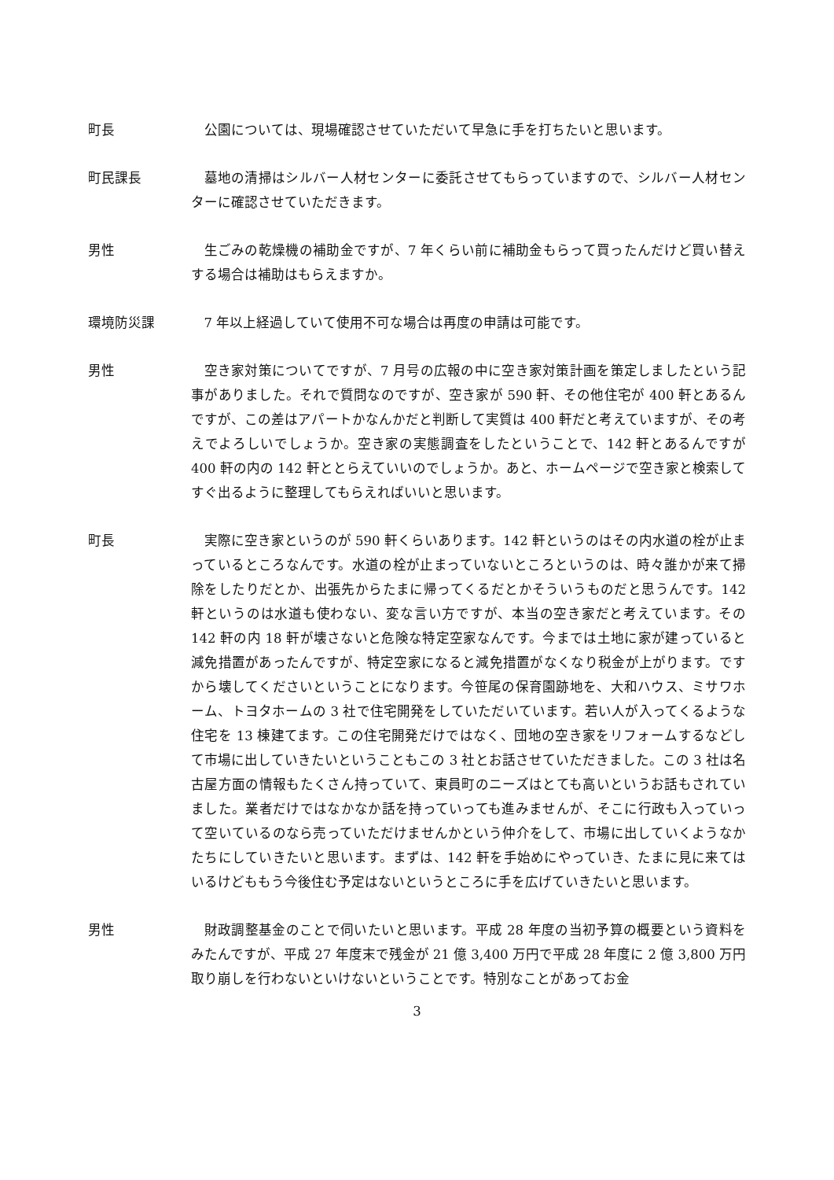町長 公園については、現場確認させていただいて早急に手を打ちたいと思います。
町民課長 墓地の清掃はシルバー人材センターに委託させてもらっていますので、シルバー人材センターに確認させていただきます。
男性 生ごみの乾燥機の補助金ですが、7 年くらい前に補助金もらって買ったんだけど買い替えする場合は補助はもらえますか。
環境防災課 7 年以上経過していて使用不可な場合は再度の申請は可能です。
男性 空き家対策についてですが、7 月号の広報の中に空き家対策計画を策定しましたという記事がありました。それで質問なのですが、空き家が 590 軒、その他住宅が 400 軒とあるんですが、この差はアパートかなんかだと判断して実質は 400 軒だと考えていますが、その考えでよろしいでしょうか。空き家の実態調査をしたということで、142 軒とあるんですが 400 軒の内の 142 軒ととらえていいのでしょうか。あと、ホームページで空き家と検索してすぐ出るように整理してもらえればいいと思います。
町長 実際に空き家というのが 590 軒くらいあります。142 軒というのはその内水道の栓が止まっているところなんです。水道の栓が止まっていないところというのは、時々誰かが来て掃除をしたりだとか、出張先からたまに帰ってくるだとかそういうものだと思うんです。142 軒というのは水道も使わない、変な言い方ですが、本当の空き家だと考えています。その 142 軒の内 18 軒が壊さないと危険な特定空家なんです。今までは土地に家が建っていると減免措置があったんですが、特定空家になると減免措置がなくなり税金が上がります。ですから壊してくださいということになります。今笹尾の保育園跡地を、大和ハウス、ミサワホーム、トヨタホームの 3 社で住宅開発をしていただいています。若い人が入ってくるような住宅を 13 棟建てます。この住宅開発だけではなく、団地の空き家をリフォームするなどして市場に出していきたいということもこの 3 社とお話させていただきました。この 3 社は名古屋方面の情報もたくさん持っていて、東員町のニーズはとても高いというお話もされていました。業者だけではなかなか話を持っていっても進みませんが、そこに行政も入っていって空いているのなら売っていただけませんかという仲介をして、市場に出していくようなかたちにしていきたいと思います。まずは、142 軒を手始めにやっていき、たまに見に来てはいるけどももう今後住む予定はないというところに手を広げていきたいと思います。
男性 財政調整基金のことで伺いたいと思います。平成 28 年度の当初予算の概要という資料をみたんですが、平成 27 年度末で残金が 21 億 3,400 万円で平成 28 年度に 2 億 3,800 万円取り崩しを行わないといけないということです。特別なことがあってお金
3